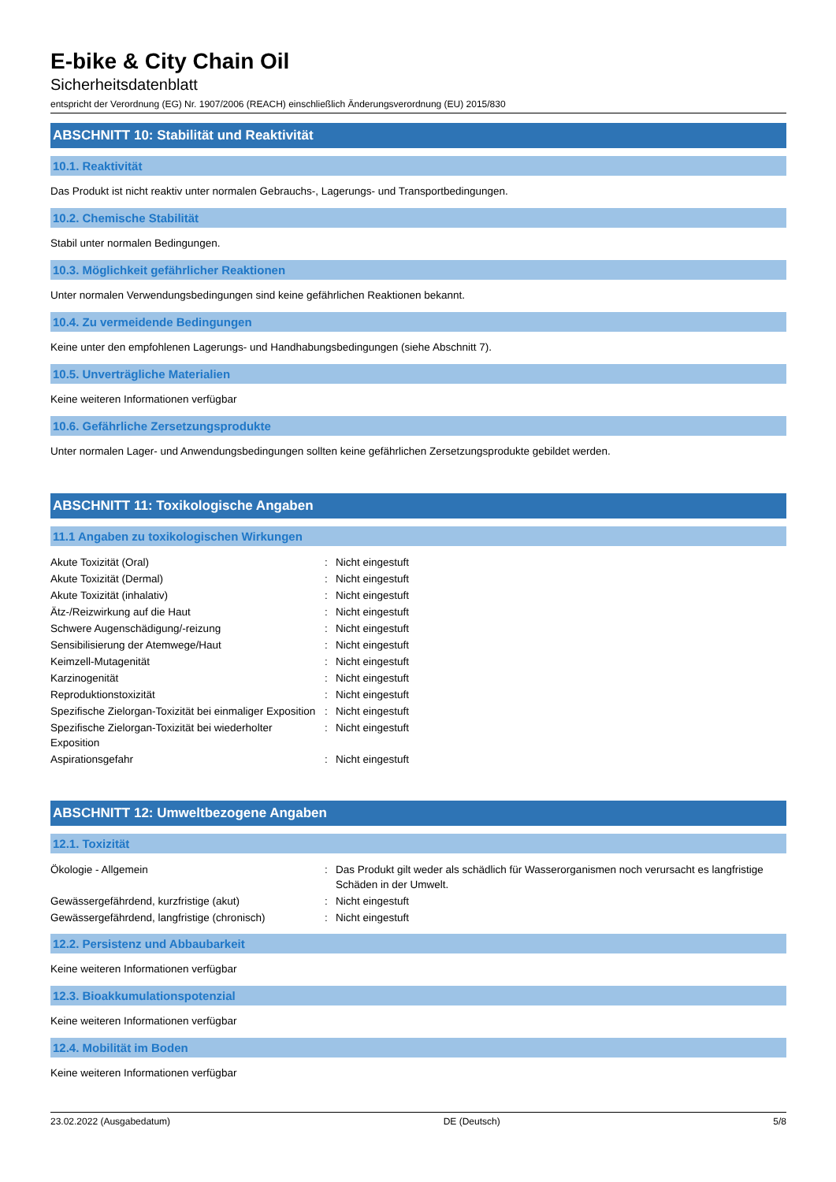E-bike & City Chain Oil
Sicherheitsdatenblatt
entspricht der Verordnung (EG) Nr. 1907/2006 (REACH) einschließlich Änderungsverordnung (EU) 2015/830
ABSCHNITT 10: Stabilität und Reaktivität
10.1. Reaktivität
Das Produkt ist nicht reaktiv unter normalen Gebrauchs-, Lagerungs- und Transportbedingungen.
10.2. Chemische Stabilität
Stabil unter normalen Bedingungen.
10.3. Möglichkeit gefährlicher Reaktionen
Unter normalen Verwendungsbedingungen sind keine gefährlichen Reaktionen bekannt.
10.4. Zu vermeidende Bedingungen
Keine unter den empfohlenen Lagerungs- und Handhabungsbedingungen (siehe Abschnitt 7).
10.5. Unverträgliche Materialien
Keine weiteren Informationen verfügbar
10.6. Gefährliche Zersetzungsprodukte
Unter normalen Lager- und Anwendungsbedingungen sollten keine gefährlichen Zersetzungsprodukte gebildet werden.
ABSCHNITT 11: Toxikologische Angaben
11.1 Angaben zu toxikologischen Wirkungen
| Akute Toxizität (Oral) | : | Nicht eingestuft |
| Akute Toxizität (Dermal) | : | Nicht eingestuft |
| Akute Toxizität (inhalativ) | : | Nicht eingestuft |
| Ätz-/Reizwirkung auf die Haut | : | Nicht eingestuft |
| Schwere Augenschädigung/-reizung | : | Nicht eingestuft |
| Sensibilisierung der Atemwege/Haut | : | Nicht eingestuft |
| Keimzell-Mutagenität | : | Nicht eingestuft |
| Karzinogenität | : | Nicht eingestuft |
| Reproduktionstoxizität | : | Nicht eingestuft |
| Spezifische Zielorgan-Toxizität bei einmaliger Exposition | : | Nicht eingestuft |
| Spezifische Zielorgan-Toxizität bei wiederholter Exposition | : | Nicht eingestuft |
| Aspirationsgefahr | : | Nicht eingestuft |
ABSCHNITT 12: Umweltbezogene Angaben
12.1. Toxizität
| Ökologie - Allgemein | : | Das Produkt gilt weder als schädlich für Wasserorganismen noch verursacht es langfristige Schäden in der Umwelt. |
| Gewässergefährdend, kurzfristige (akut) | : | Nicht eingestuft |
| Gewässergefährdend, langfristige (chronisch) | : | Nicht eingestuft |
12.2. Persistenz und Abbaubarkeit
Keine weiteren Informationen verfügbar
12.3. Bioakkumulationspotenzial
Keine weiteren Informationen verfügbar
12.4. Mobilität im Boden
Keine weiteren Informationen verfügbar
23.02.2022 (Ausgabedatum) DE (Deutsch) 5/8